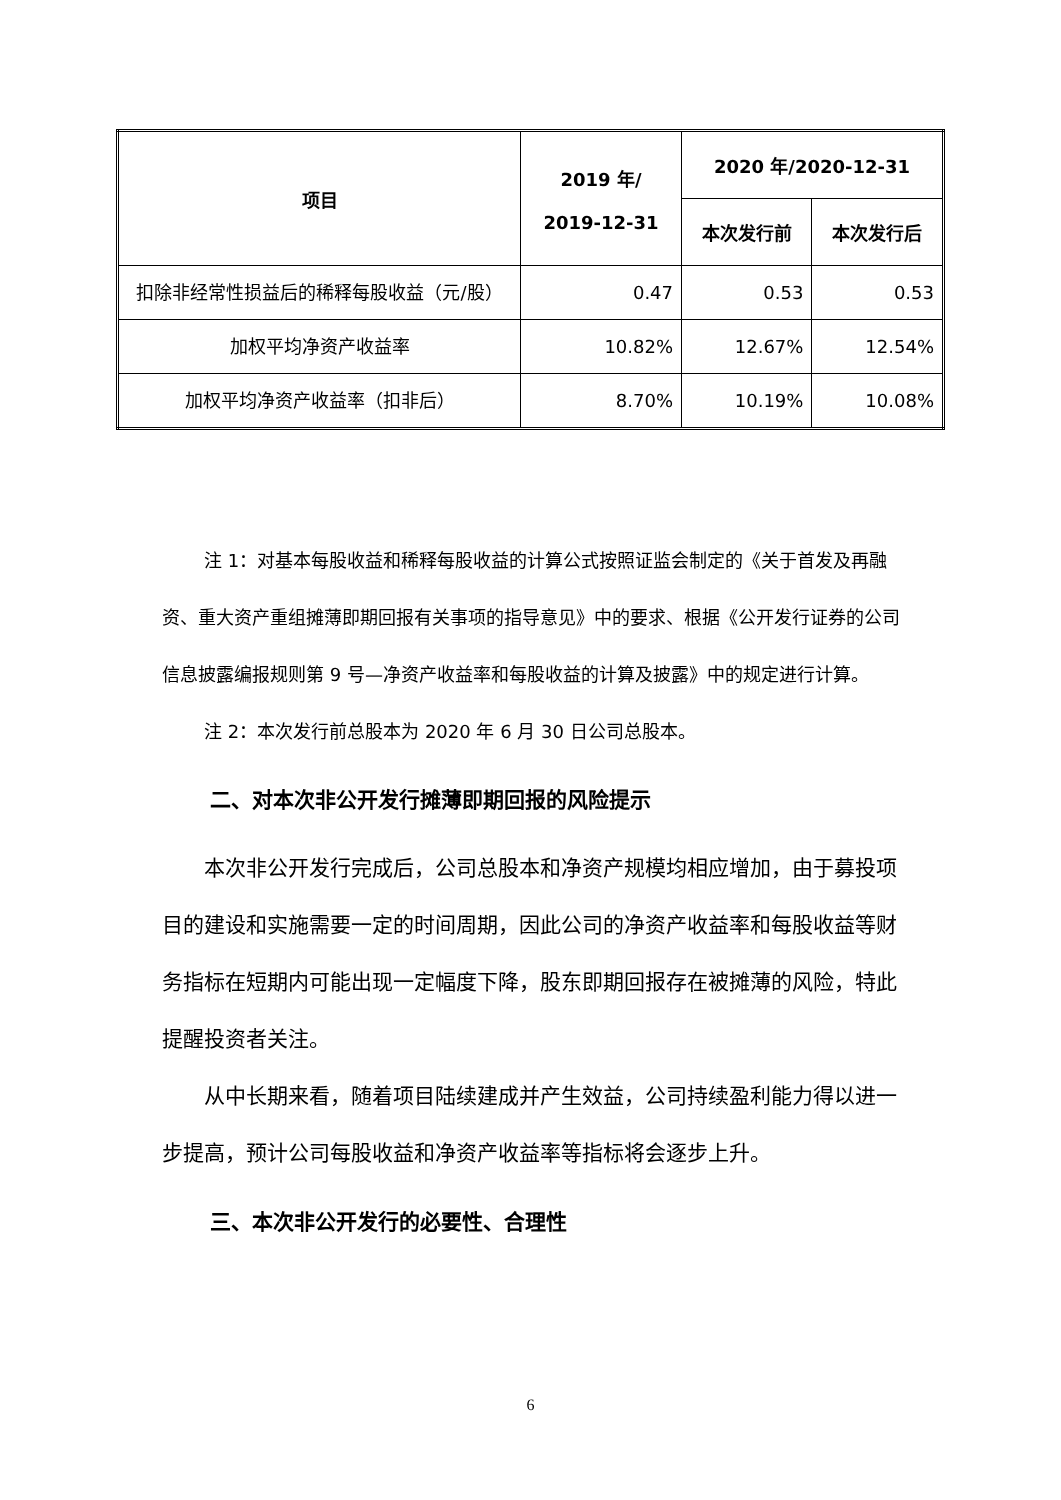| 项目 | 2019 年/ 2019-12-31 | 2020 年/2020-12-31 | |
| --- | --- | --- | --- |
| | | 本次发行前 | 本次发行后 |
| 扣除非经常性损益后的稀释每股收益（元/股） | 0.47 | 0.53 | 0.53 |
| 加权平均净资产收益率 | 10.82% | 12.67% | 12.54% |
| 加权平均净资产收益率（扣非后） | 8.70% | 10.19% | 10.08% |
注 1：对基本每股收益和稀释每股收益的计算公式按照证监会制定的《关于首发及再融资、重大资产重组摊薄即期回报有关事项的指导意见》中的要求、根据《公开发行证券的公司信息披露编报规则第 9 号—净资产收益率和每股收益的计算及披露》中的规定进行计算。
注 2：本次发行前总股本为 2020 年 6 月 30 日公司总股本。
二、对本次非公开发行摊薄即期回报的风险提示
本次非公开发行完成后，公司总股本和净资产规模均相应增加，由于募投项目的建设和实施需要一定的时间周期，因此公司的净资产收益率和每股收益等财务指标在短期内可能出现一定幅度下降，股东即期回报存在被摊薄的风险，特此提醒投资者关注。
从中长期来看，随着项目陆续建成并产生效益，公司持续盈利能力得以进一步提高，预计公司每股收益和净资产收益率等指标将会逐步上升。
三、本次非公开发行的必要性、合理性
6